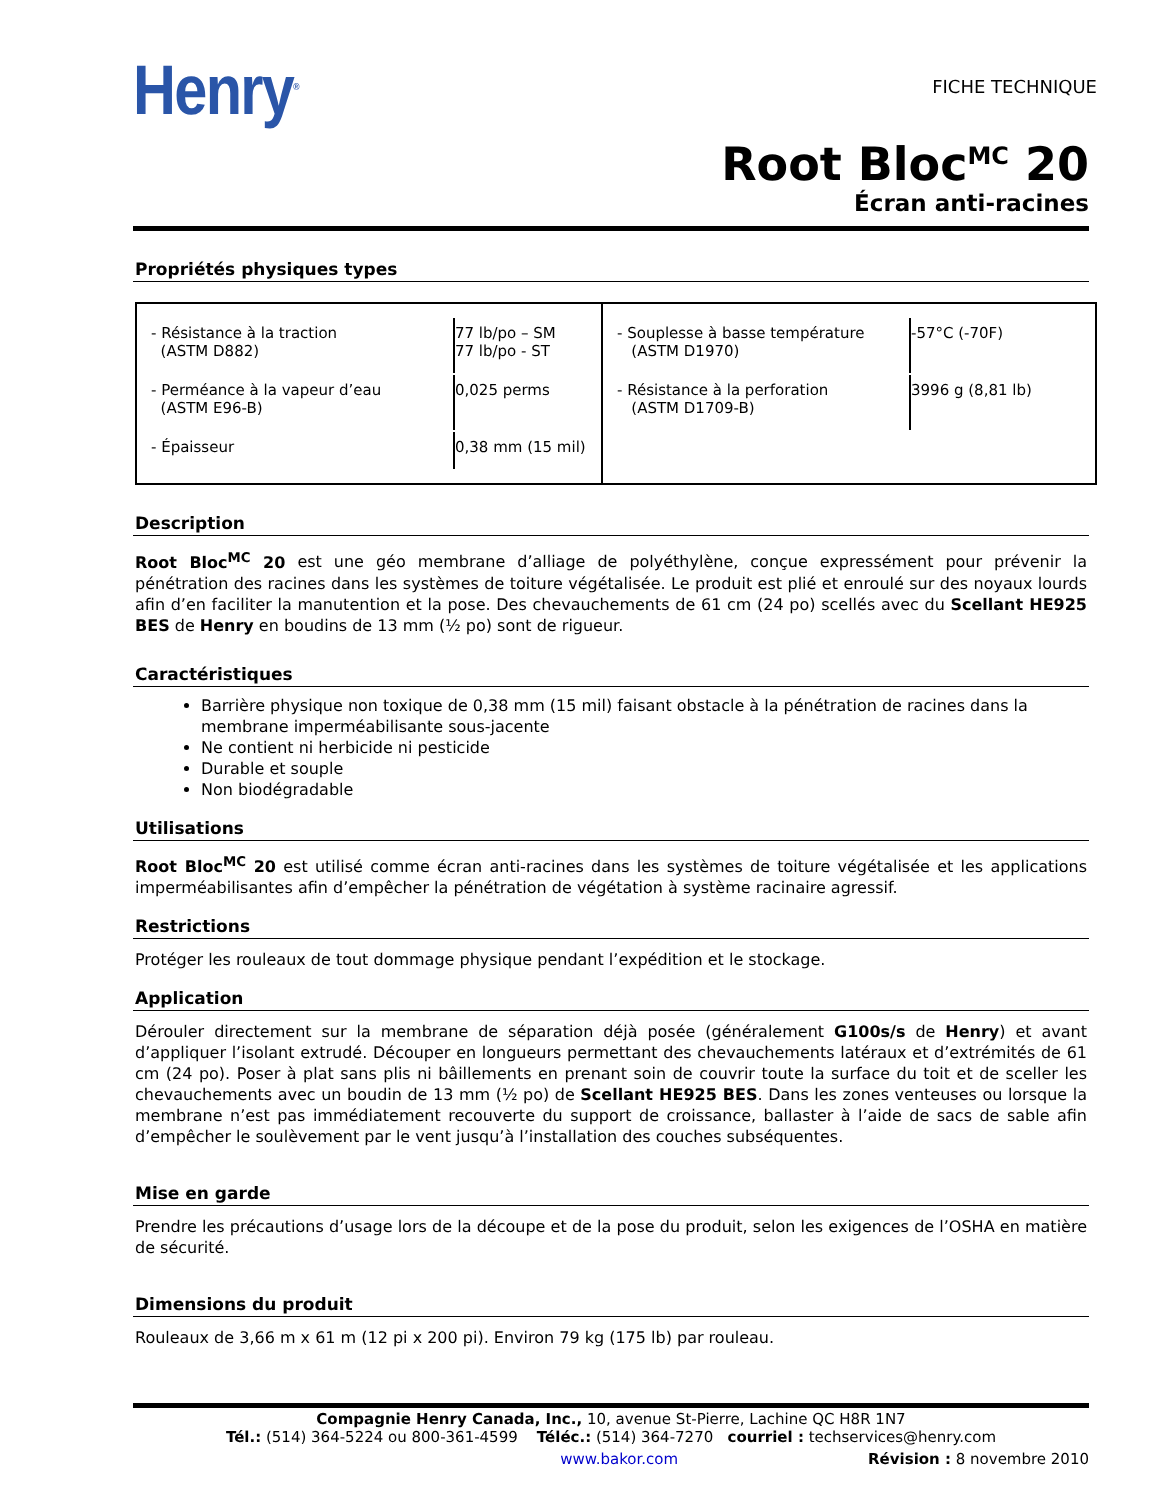Henry<sup>®</sup>
FICHE TECHNIQUE
Root Bloc<sup>MC</sup> 20
Écran anti-racines
Propriétés physiques types
| / - Résistance à la traction (ASTM D882) / 77 lb/po – SM 77 lb/po - ST / / - Perméance à la vapeur d’eau (ASTM E96-B) / 0,025 perms / / - Épaisseur / 0,38 mm (15 mil) / | / - Souplesse à basse température (ASTM D1970) / -57°C (-70F) / / - Résistance à la perforation (ASTM D1709-B) / 3996 g (8,81 lb) / |
Description
Root Bloc<sup>MC</sup> 20 est une géo membrane d’alliage de polyéthylène, conçue expressément pour prévenir la pénétration des racines dans les systèmes de toiture végétalisée. Le produit est plié et enroulé sur des noyaux lourds afin d’en faciliter la manutention et la pose. Des chevauchements de 61 cm (24 po) scellés avec du Scellant HE925 BES de Henry en boudins de 13 mm (½ po) sont de rigueur.
Caractéristiques
Barrière physique non toxique de 0,38 mm (15 mil) faisant obstacle à la pénétration de racines dans la membrane imperméabilisante sous-jacente
Ne contient ni herbicide ni pesticide
Durable et souple
Non biodégradable
Utilisations
Root Bloc<sup>MC</sup> 20 est utilisé comme écran anti-racines dans les systèmes de toiture végétalisée et les applications imperméabilisantes afin d’empêcher la pénétration de végétation à système racinaire agressif.
Restrictions
Protéger les rouleaux de tout dommage physique pendant l’expédition et le stockage.
Application
Dérouler directement sur la membrane de séparation déjà posée (généralement G100s/s de Henry) et avant d’appliquer l’isolant extrudé. Découper en longueurs permettant des chevauchements latéraux et d’extrémités de 61 cm (24 po). Poser à plat sans plis ni bâillements en prenant soin de couvrir toute la surface du toit et de sceller les chevauchements avec un boudin de 13 mm (½ po) de Scellant HE925 BES. Dans les zones venteuses ou lorsque la membrane n’est pas immédiatement recouverte du support de croissance, ballaster à l’aide de sacs de sable afin d’empêcher le soulèvement par le vent jusqu’à l’installation des couches subséquentes.
Mise en garde
Prendre les précautions d’usage lors de la découpe et de la pose du produit, selon les exigences de l’OSHA en matière de sécurité.
Dimensions du produit
Rouleaux de 3,66 m x 61 m (12 pi x 200 pi). Environ 79 kg (175 lb) par rouleau.
Compagnie Henry Canada, Inc., 10, avenue St-Pierre, Lachine QC H8R 1N7
Tél.: (514) 364-5224 ou 800-361-4599 Téléc.: (514) 364-7270 courriel : techservices@henry.com
www.bakor.com Révision : 8 novembre 2010